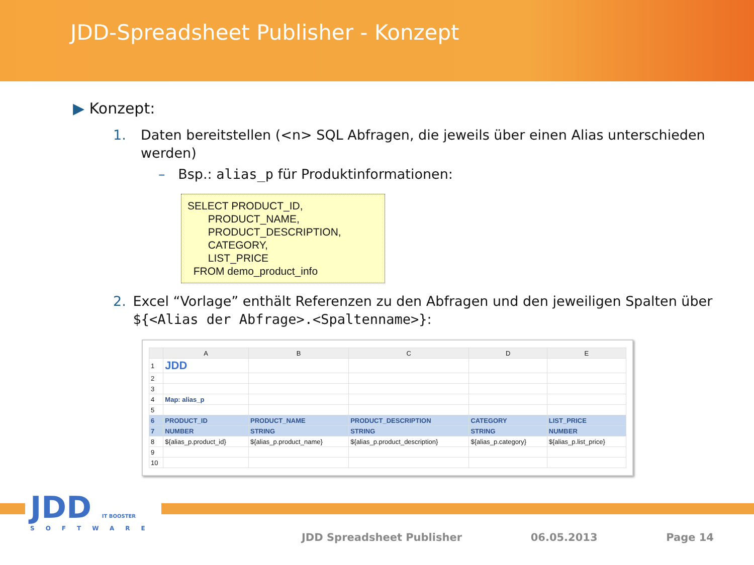JDD-Spreadsheet Publisher - Konzept
▶ Konzept:
1. Daten bereitstellen (<n> SQL Abfragen, die jeweils über einen Alias unterschieden werden)
– Bsp.: alias_p für Produktinformationen:
SELECT PRODUCT_ID,
PRODUCT_NAME,
PRODUCT_DESCRIPTION,
CATEGORY,
LIST_PRICE
FROM demo_product_info
2. Excel “Vorlage” enthält Referenzen zu den Abfragen und den jeweiligen Spalten über ${<Alias der Abfrage>.<Spaltenname>}:
| | A | B | C | D | E |
| --- | --- | --- | --- | --- | --- |
| 1 | JDD | | | | |
| 2 | | | | | |
| 3 | | | | | |
| 4 | Map: alias_p | | | | |
| 5 | | | | | |
| 6 | PRODUCT_ID | PRODUCT_NAME | PRODUCT_DESCRIPTION | CATEGORY | LIST_PRICE |
| 7 | NUMBER | STRING | STRING | STRING | NUMBER |
| 8 | ${alias_p.product_id} | ${alias_p.product_name} | ${alias_p.product_description} | ${alias_p.category} | ${alias_p.list_price} |
| 9 | | | | | |
| 10 | | | | | |
JDD IT BOOSTER
SOFTWARE
JDD Spreadsheet Publisher 06.05.2013 Page 14